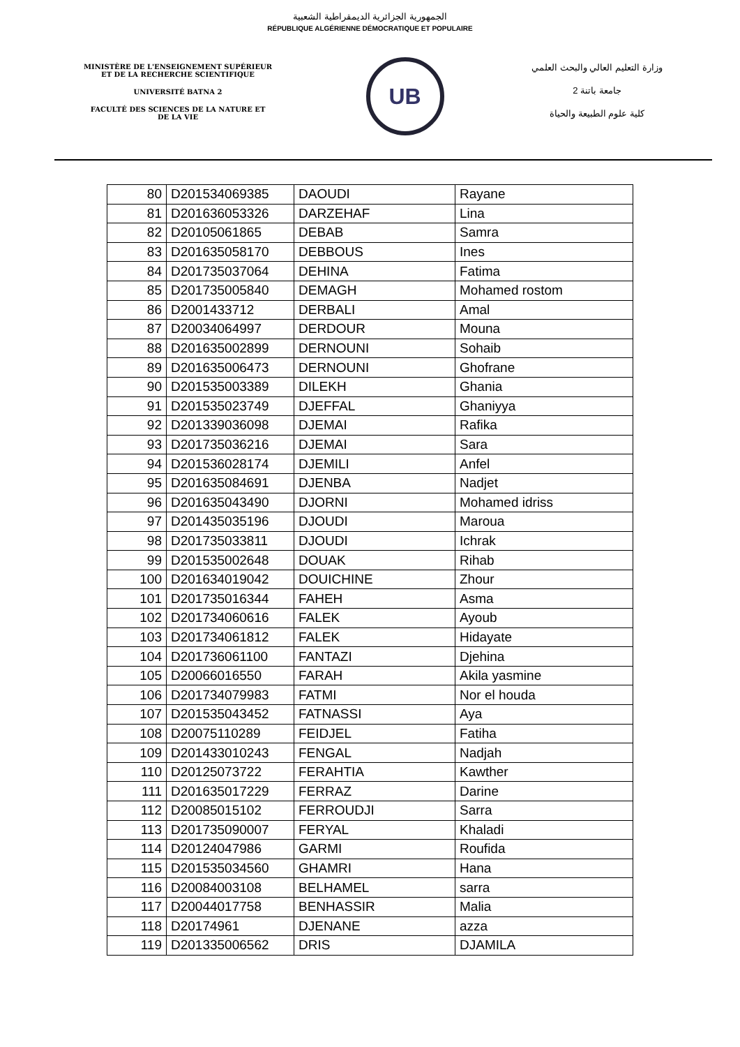الجمهورية الجزائرية الديمقراطية الشعبية
RÉPUBLIQUE ALGÉRIENNE DÉMOCRATIQUE ET POPULAIRE
MINISTÈRE DE L'ENSEIGNEMENT SUPÉRIEUR
ET DE LA RECHERCHE SCIENTIFIQUE
UNIVERSITÉ BATNA 2
FACULTÉ DES SCIENCES DE LA NATURE ET
DE LA VIE
UB
وزارة التعليم العالي والبحث العلمي
جامعة باتنة 2
كلية علوم الطبيعة والحياة
| 80 | D201534069385 | DAOUDI | Rayane |
| 81 | D201636053326 | DARZEHAF | Lina |
| 82 | D20105061865 | DEBAB | Samra |
| 83 | D201635058170 | DEBBOUS | Ines |
| 84 | D201735037064 | DEHINA | Fatima |
| 85 | D201735005840 | DEMAGH | Mohamed rostom |
| 86 | D2001433712 | DERBALI | Amal |
| 87 | D20034064997 | DERDOUR | Mouna |
| 88 | D201635002899 | DERNOUNI | Sohaib |
| 89 | D201635006473 | DERNOUNI | Ghofrane |
| 90 | D201535003389 | DILEKH | Ghania |
| 91 | D201535023749 | DJEFFAL | Ghaniyya |
| 92 | D201339036098 | DJEMAI | Rafika |
| 93 | D201735036216 | DJEMAI | Sara |
| 94 | D201536028174 | DJEMILI | Anfel |
| 95 | D201635084691 | DJENBA | Nadjet |
| 96 | D201635043490 | DJORNI | Mohamed idriss |
| 97 | D201435035196 | DJOUDI | Maroua |
| 98 | D201735033811 | DJOUDI | Ichrak |
| 99 | D201535002648 | DOUAK | Rihab |
| 100 | D201634019042 | DOUICHINE | Zhour |
| 101 | D201735016344 | FAHEH | Asma |
| 102 | D201734060616 | FALEK | Ayoub |
| 103 | D201734061812 | FALEK | Hidayate |
| 104 | D201736061100 | FANTAZI | Djehina |
| 105 | D20066016550 | FARAH | Akila yasmine |
| 106 | D201734079983 | FATMI | Nor el houda |
| 107 | D201535043452 | FATNASSI | Aya |
| 108 | D20075110289 | FEIDJEL | Fatiha |
| 109 | D201433010243 | FENGAL | Nadjah |
| 110 | D20125073722 | FERAHTIA | Kawther |
| 111 | D201635017229 | FERRAZ | Darine |
| 112 | D20085015102 | FERROUDJI | Sarra |
| 113 | D201735090007 | FERYAL | Khaladi |
| 114 | D20124047986 | GARMI | Roufida |
| 115 | D201535034560 | GHAMRI | Hana |
| 116 | D20084003108 | BELHAMEL | sarra |
| 117 | D20044017758 | BENHASSIR | Malia |
| 118 | D20174961 | DJENANE | azza |
| 119 | D201335006562 | DRIS | DJAMILA |